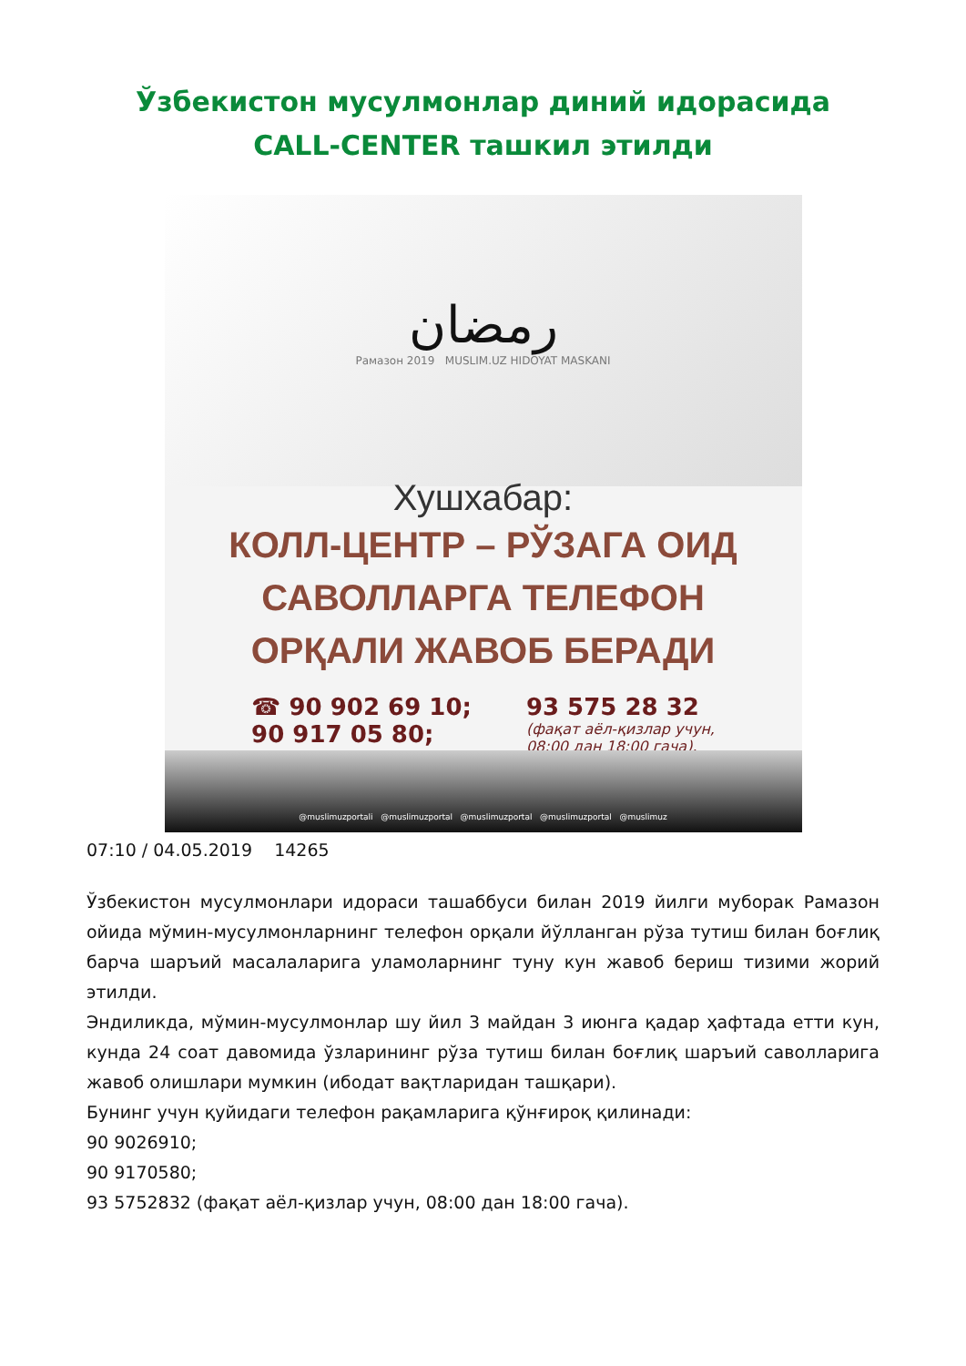Ўзбекистон мусулмонлар диний идорасида
CALL-CENTER ташкил этилди
رمضان
Рамазон 2019 MUSLIM.UZ HIDOYAT MASKANI
Хушхабар:
КОЛЛ-ЦЕНТР – РЎЗАГА ОИД
САВОЛЛАРГА ТЕЛЕФОН
ОРҚАЛИ ЖАВОБ БЕРАДИ
☎ 90 902 69 10;
90 917 05 80;
93 575 28 32
(фақат аёл-қизлар учун,
08:00 дан 18:00 гача).
@muslimuzportali @muslimuzportal @muslimuzportal @muslimuzportal @muslimuz
07:10 / 04.05.2019 14265
Ўзбекистон мусулмонлари идораси ташаббуси билан 2019 йилги муборак Рамазон ойида мўмин-мусулмонларнинг телефон орқали йўлланган рўза тутиш билан боғлиқ барча шаръий масалаларига уламоларнинг туну кун жавоб бериш тизими жорий этилди.
Эндиликда, мўмин-мусулмонлар шу йил 3 майдан 3 июнга қадар ҳафтада етти кун, кунда 24 соат давомида ўзларининг рўза тутиш билан боғлиқ шаръий саволларига жавоб олишлари мумкин (ибодат вақтларидан ташқари).
Бунинг учун қуйидаги телефон рақамларига қўнғироқ қилинади:
90 9026910;
90 9170580;
93 5752832 (фақат аёл-қизлар учун, 08:00 дан 18:00 гача).